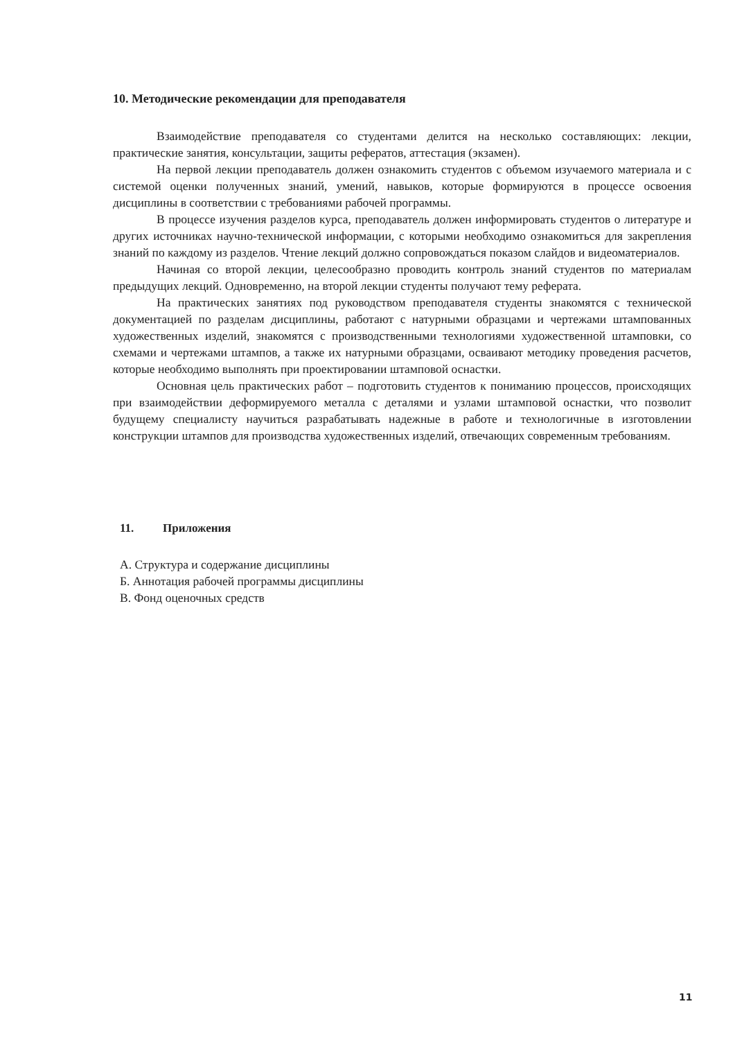10. Методические рекомендации для преподавателя
Взаимодействие преподавателя со студентами делится на несколько составляющих: лекции, практические занятия, консультации, защиты рефератов, аттестация (экзамен).
На первой лекции преподаватель должен ознакомить студентов с объемом изучаемого материала и с системой оценки полученных знаний, умений, навыков, которые формируются в процессе освоения дисциплины в соответствии с требованиями рабочей программы.
В процессе изучения разделов курса, преподаватель должен информировать студентов о литературе и других источниках научно-технической информации, с которыми необходимо ознакомиться для закрепления знаний по каждому из разделов. Чтение лекций должно сопровождаться показом слайдов и видеоматериалов.
Начиная со второй лекции, целесообразно проводить контроль знаний студентов по материалам предыдущих лекций. Одновременно, на второй лекции студенты получают тему реферата.
На практических занятиях под руководством преподавателя студенты знакомятся с технической документацией по разделам дисциплины, работают с натурными образцами и чертежами штампованных художественных изделий, знакомятся с производственными технологиями художественной штамповки, со схемами и чертежами штампов, а также их натурными образцами, осваивают методику проведения расчетов, которые необходимо выполнять при проектировании штамповой оснастки.
Основная цель практических работ – подготовить студентов к пониманию процессов, происходящих при взаимодействии деформируемого металла с деталями и узлами штамповой оснастки, что позволит будущему специалисту научиться разрабатывать надежные в работе и технологичные в изготовлении конструкции штампов для производства художественных изделий, отвечающих современным требованиям.
11. Приложения
А. Структура и содержание дисциплины
Б. Аннотация рабочей программы дисциплины
В. Фонд оценочных средств
11